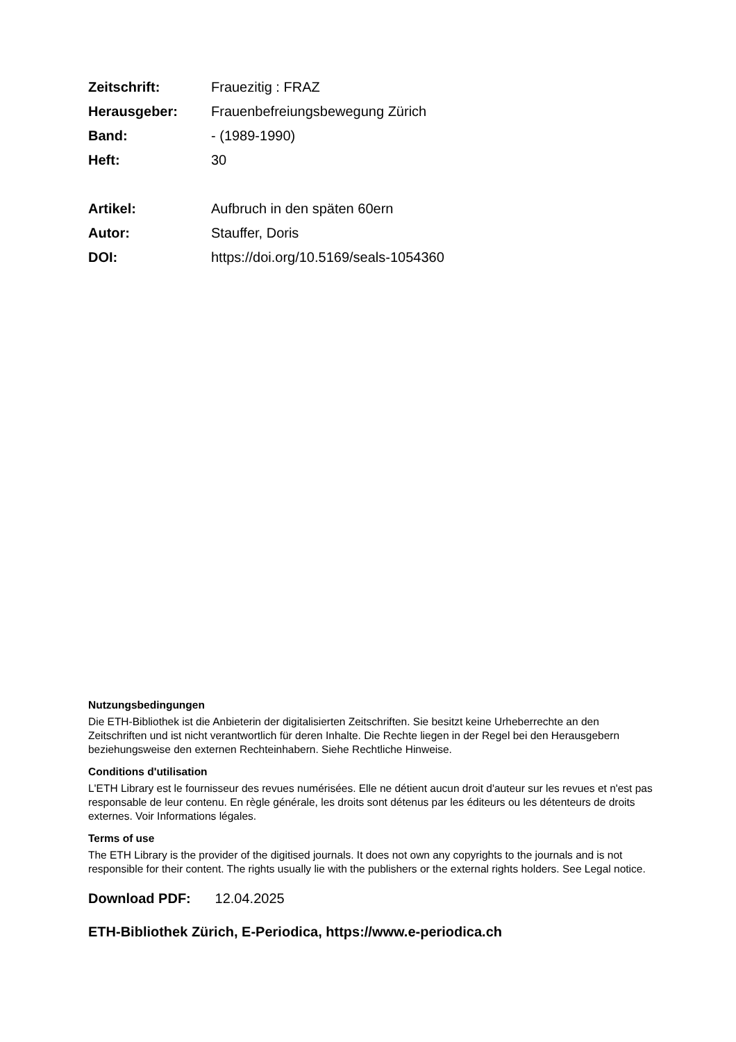Zeitschrift: Frauezitig : FRAZ
Herausgeber: Frauenbefreiungsbewegung Zürich
Band: - (1989-1990)
Heft: 30
Artikel: Aufbruch in den späten 60ern
Autor: Stauffer, Doris
DOI: https://doi.org/10.5169/seals-1054360
Nutzungsbedingungen
Die ETH-Bibliothek ist die Anbieterin der digitalisierten Zeitschriften. Sie besitzt keine Urheberrechte an den Zeitschriften und ist nicht verantwortlich für deren Inhalte. Die Rechte liegen in der Regel bei den Herausgebern beziehungsweise den externen Rechteinhabern. Siehe Rechtliche Hinweise.
Conditions d'utilisation
L'ETH Library est le fournisseur des revues numérisées. Elle ne détient aucun droit d'auteur sur les revues et n'est pas responsable de leur contenu. En règle générale, les droits sont détenus par les éditeurs ou les détenteurs de droits externes. Voir Informations légales.
Terms of use
The ETH Library is the provider of the digitised journals. It does not own any copyrights to the journals and is not responsible for their content. The rights usually lie with the publishers or the external rights holders. See Legal notice.
Download PDF: 12.04.2025
ETH-Bibliothek Zürich, E-Periodica, https://www.e-periodica.ch